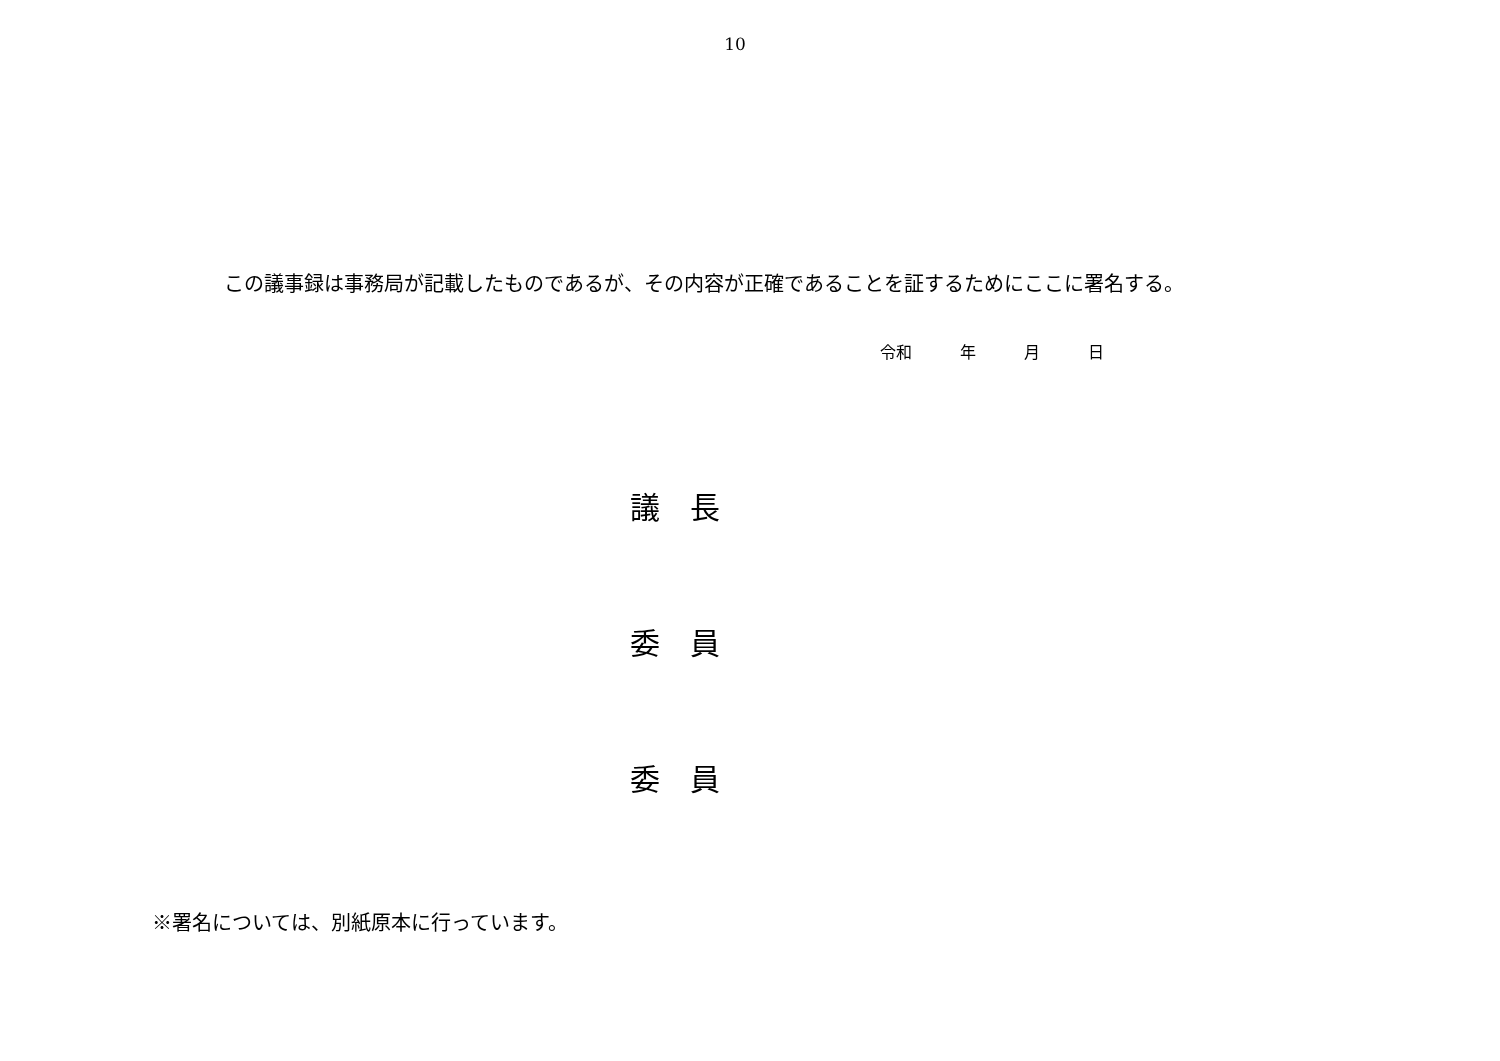10
この議事録は事務局が記載したものであるが、その内容が正確であることを証するためにここに署名する。
令和   年   月   日
議 長
委 員
委 員
※署名については、別紙原本に行っています。